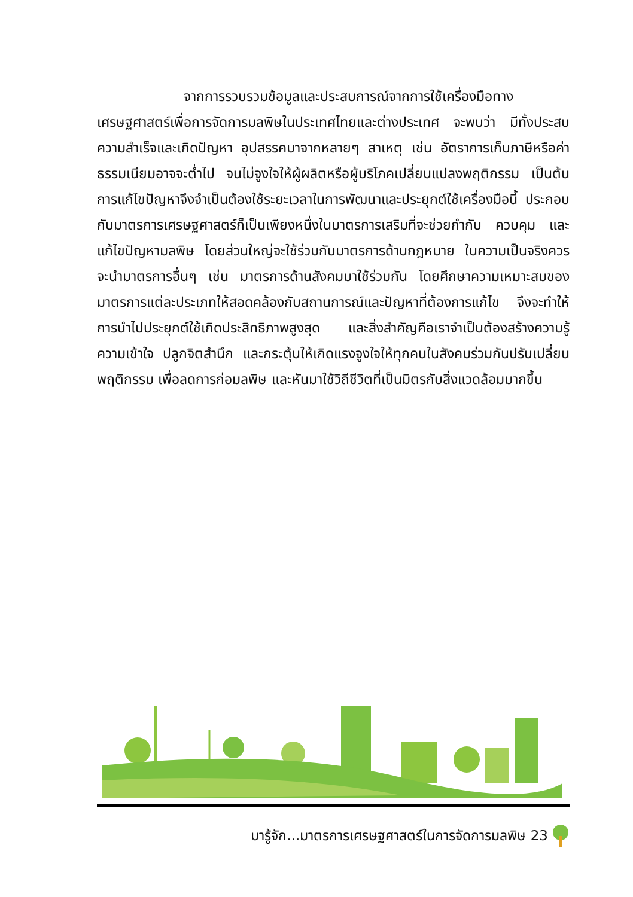จากการรวบรวมข้อมูลและประสบการณ์จากการใช้เครื่องมือทางเศรษฐศาสตร์เพื่อการจัดการมลพิษในประเทศไทยและต่างประเทศ จะพบว่า มีทั้งประสบความสำเร็จและเกิดปัญหา อุปสรรคมาจากหลายๆ สาเหตุ เช่น อัตราการเก็บภาษีหรือค่าธรรมเนียมอาจจะต่ำไป จนไม่จูงใจให้ผู้ผลิตหรือผู้บริโภคเปลี่ยนแปลงพฤติกรรม เป็นต้น การแก้ไขปัญหาจึงจำเป็นต้องใช้ระยะเวลาในการพัฒนาและประยุกต์ใช้เครื่องมือนี้ ประกอบกับมาตรการเศรษฐศาสตร์ก็เป็นเพียงหนึ่งในมาตรการเสริมที่จะช่วยกำกับ ควบคุม และแก้ไขปัญหามลพิษ โดยส่วนใหญ่จะใช้ร่วมกับมาตรการด้านกฎหมาย ในความเป็นจริงควรจะนำมาตรการอื่นๆ เช่น มาตรการด้านสังคมมาใช้ร่วมกัน โดยศึกษาความเหมาะสมของมาตรการแต่ละประเภทให้สอดคล้องกับสถานการณ์และปัญหาที่ต้องการแก้ไข จึงจะทำให้การนำไปประยุกต์ใช้เกิดประสิทธิภาพสูงสุด และสิ่งสำคัญคือเราจำเป็นต้องสร้างความรู้ความเข้าใจ ปลูกจิตสำนึก และกระตุ้นให้เกิดแรงจูงใจให้ทุกคนในสังคมร่วมกันปรับเปลี่ยนพฤติกรรม เพื่อลดการก่อมลพิษ และหันมาใช้วิถีชีวิตที่เป็นมิตรกับสิ่งแวดล้อมมากขึ้น
มารู้จัก...มาตรการเศรษฐศาสตร์ในการจัดการมลพิษ 23